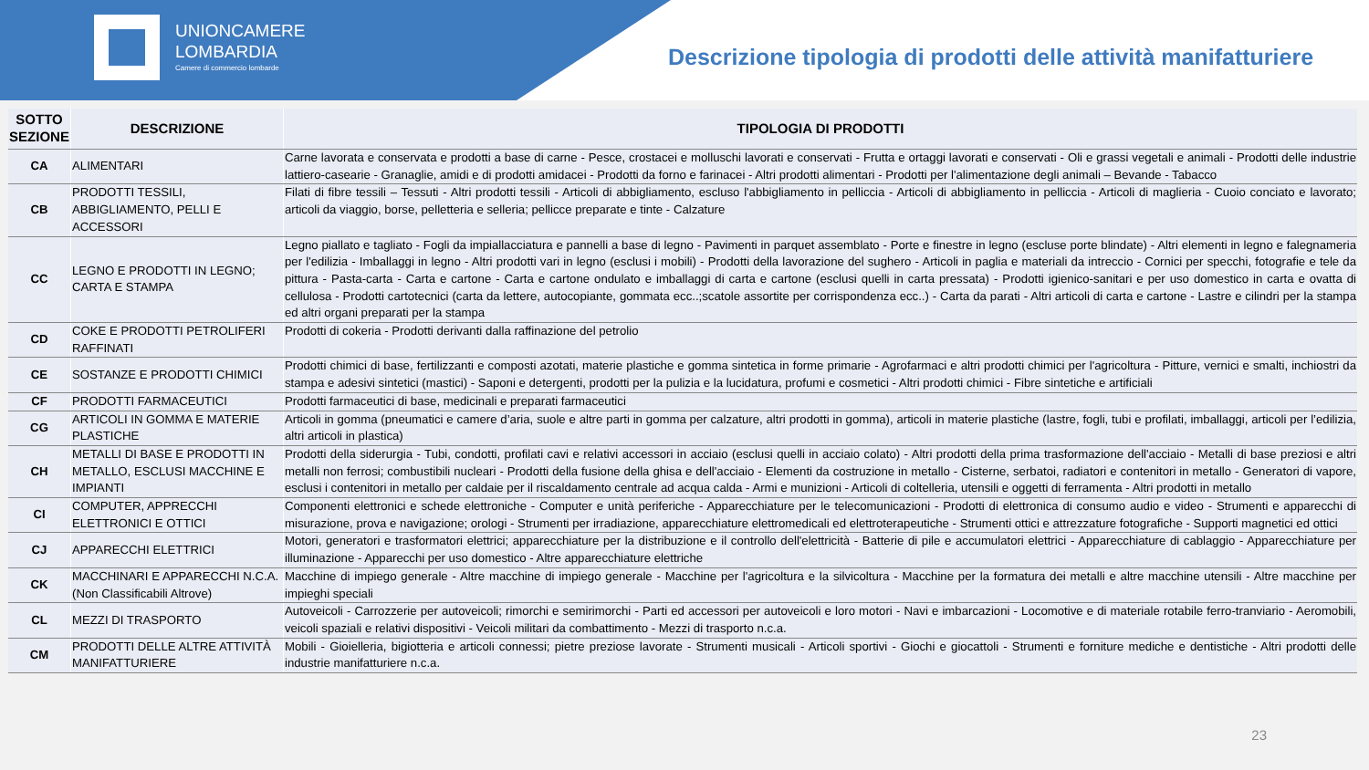UNIONCAMERE
LOMBARDIA
Camere di commercio lombarde
Descrizione tipologia di prodotti delle attività manifatturiere
| SOTTO SEZIONE | DESCRIZIONE | TIPOLOGIA DI PRODOTTI |
| --- | --- | --- |
| CA | ALIMENTARI | Carne lavorata e conservata e prodotti a base di carne - Pesce, crostacei e molluschi lavorati e conservati - Frutta e ortaggi lavorati e conservati - Oli e grassi vegetali e animali - Prodotti delle industrie lattiero-casearie - Granaglie, amidi e di prodotti amidacei - Prodotti da forno e farinacei - Altri prodotti alimentari - Prodotti per l'alimentazione degli animali – Bevande - Tabacco |
| CB | PRODOTTI TESSILI, ABBIGLIAMENTO, PELLI E ACCESSORI | Filati di fibre tessili – Tessuti - Altri prodotti tessili - Articoli di abbigliamento, escluso l'abbigliamento in pelliccia - Articoli di abbigliamento in pelliccia - Articoli di maglieria - Cuoio conciato e lavorato; articoli da viaggio, borse, pelletteria e selleria; pellicce preparate e tinte - Calzature |
| CC | LEGNO E PRODOTTI IN LEGNO; CARTA E STAMPA | Legno piallato e tagliato - Fogli da impiallacciatura e pannelli a base di legno - Pavimenti in parquet assemblato - Porte e finestre in legno (escluse porte blindate) - Altri elementi in legno e falegnameria per l'edilizia - Imballaggi in legno - Altri prodotti vari in legno (esclusi i mobili) - Prodotti della lavorazione del sughero - Articoli in paglia e materiali da intreccio - Cornici per specchi, fotografie e tele da pittura - Pasta-carta - Carta e cartone - Carta e cartone ondulato e imballaggi di carta e cartone (esclusi quelli in carta pressata) - Prodotti igienico-sanitari e per uso domestico in carta e ovatta di cellulosa - Prodotti cartotecnici (carta da lettere, autocopiante, gommata ecc..;scatole assortite per corrispondenza ecc..) - Carta da parati - Altri articoli di carta e cartone - Lastre e cilindri per la stampa ed altri organi preparati per la stampa |
| CD | COKE E PRODOTTI PETROLIFERI RAFFINATI | Prodotti di cokeria - Prodotti derivanti dalla raffinazione del petrolio |
| CE | SOSTANZE E PRODOTTI CHIMICI | Prodotti chimici di base, fertilizzanti e composti azotati, materie plastiche e gomma sintetica in forme primarie - Agrofarmaci e altri prodotti chimici per l'agricoltura - Pitture, vernici e smalti, inchiostri da stampa e adesivi sintetici (mastici) - Saponi e detergenti, prodotti per la pulizia e la lucidatura, profumi e cosmetici - Altri prodotti chimici - Fibre sintetiche e artificiali |
| CF | PRODOTTI FARMACEUTICI | Prodotti farmaceutici di base, medicinali e preparati farmaceutici |
| CG | ARTICOLI IN GOMMA E MATERIE PLASTICHE | Articoli in gomma (pneumatici e camere d’aria, suole e altre parti in gomma per calzature, altri prodotti in gomma), articoli in materie plastiche (lastre, fogli, tubi e profilati, imballaggi, articoli per l’edilizia, altri articoli in plastica) |
| CH | METALLI DI BASE E PRODOTTI IN METALLO, ESCLUSI MACCHINE E IMPIANTI | Prodotti della siderurgia - Tubi, condotti, profilati cavi e relativi accessori in acciaio (esclusi quelli in acciaio colato) - Altri prodotti della prima trasformazione dell'acciaio - Metalli di base preziosi e altri metalli non ferrosi; combustibili nucleari - Prodotti della fusione della ghisa e dell'acciaio - Elementi da costruzione in metallo - Cisterne, serbatoi, radiatori e contenitori in metallo - Generatori di vapore, esclusi i contenitori in metallo per caldaie per il riscaldamento centrale ad acqua calda - Armi e munizioni - Articoli di coltelleria, utensili e oggetti di ferramenta - Altri prodotti in metallo |
| CI | COMPUTER, APPRECCHI ELETTRONICI E OTTICI | Componenti elettronici e schede elettroniche - Computer e unità periferiche - Apparecchiature per le telecomunicazioni - Prodotti di elettronica di consumo audio e video - Strumenti e apparecchi di misurazione, prova e navigazione; orologi - Strumenti per irradiazione, apparecchiature elettromedicali ed elettroterapeutiche - Strumenti ottici e attrezzature fotografiche - Supporti magnetici ed ottici |
| CJ | APPARECCHI ELETTRICI | Motori, generatori e trasformatori elettrici; apparecchiature per la distribuzione e il controllo dell'elettricità - Batterie di pile e accumulatori elettrici - Apparecchiature di cablaggio - Apparecchiature per illuminazione - Apparecchi per uso domestico - Altre apparecchiature elettriche |
| CK | MACCHINARI E APPARECCHI N.C.A. (Non Classificabili Altrove) | Macchine di impiego generale - Altre macchine di impiego generale - Macchine per l'agricoltura e la silvicoltura - Macchine per la formatura dei metalli e altre macchine utensili - Altre macchine per impieghi speciali |
| CL | MEZZI DI TRASPORTO | Autoveicoli - Carrozzerie per autoveicoli; rimorchi e semirimorchi - Parti ed accessori per autoveicoli e loro motori - Navi e imbarcazioni - Locomotive e di materiale rotabile ferro-tranviario - Aeromobili, veicoli spaziali e relativi dispositivi - Veicoli militari da combattimento - Mezzi di trasporto n.c.a. |
| CM | PRODOTTI DELLE ALTRE ATTIVITÀ MANIFATTURIERE | Mobili - Gioielleria, bigiotteria e articoli connessi; pietre preziose lavorate - Strumenti musicali - Articoli sportivi - Giochi e giocattoli - Strumenti e forniture mediche e dentistiche - Altri prodotti delle industrie manifatturiere n.c.a. |
23